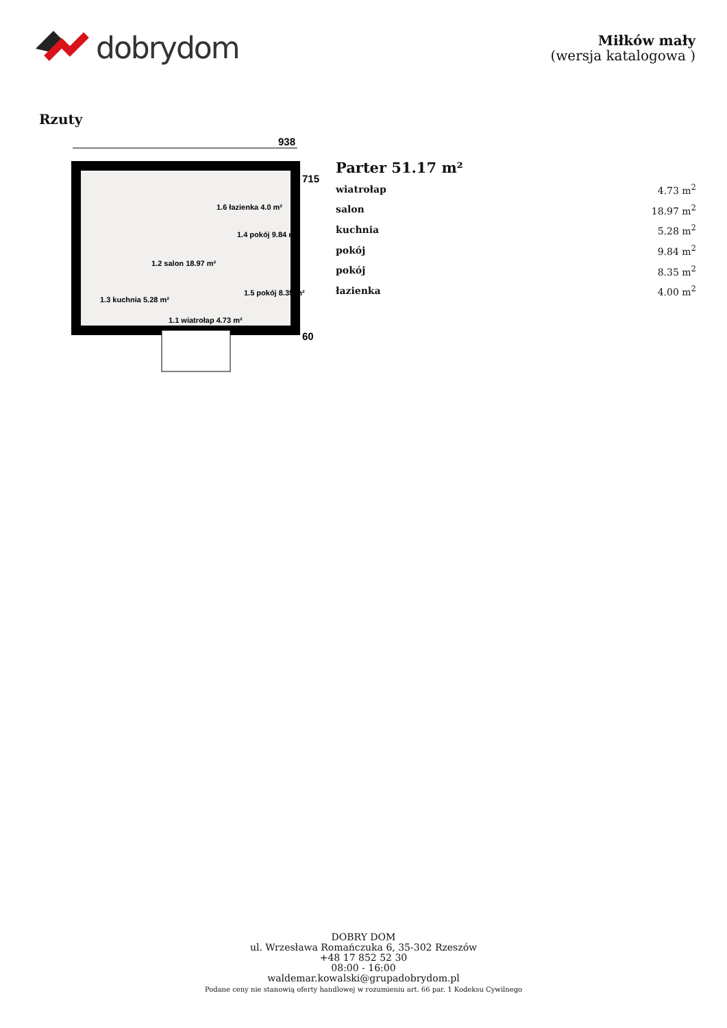dobrydom
Miłków mały
(wersja katalogowa )
Rzuty
938
1.6 łazienka 4.0 m²
1.4 pokój 9.84 m²
1.2 salon 18.97 m²
1.5 pokój 8.35 m²
1.3 kuchnia 5.28 m²
1.1 wiatrołap 4.73 m²
715
60
Parter 51.17 m²
| wiatrołap | 4.73 m<sup>2</sup> |
| salon | 18.97 m<sup>2</sup> |
| kuchnia | 5.28 m<sup>2</sup> |
| pokój | 9.84 m<sup>2</sup> |
| pokój | 8.35 m<sup>2</sup> |
| łazienka | 4.00 m<sup>2</sup> |
DOBRY DOM
ul. Wrzesława Romańczuka 6, 35-302 Rzeszów
+48 17 852 52 30
08:00 - 16:00
waldemar.kowalski@grupadobrydom.pl
Podane ceny nie stanowią oferty handlowej w rozumieniu art. 66 par. 1 Kodeksu Cywilnego